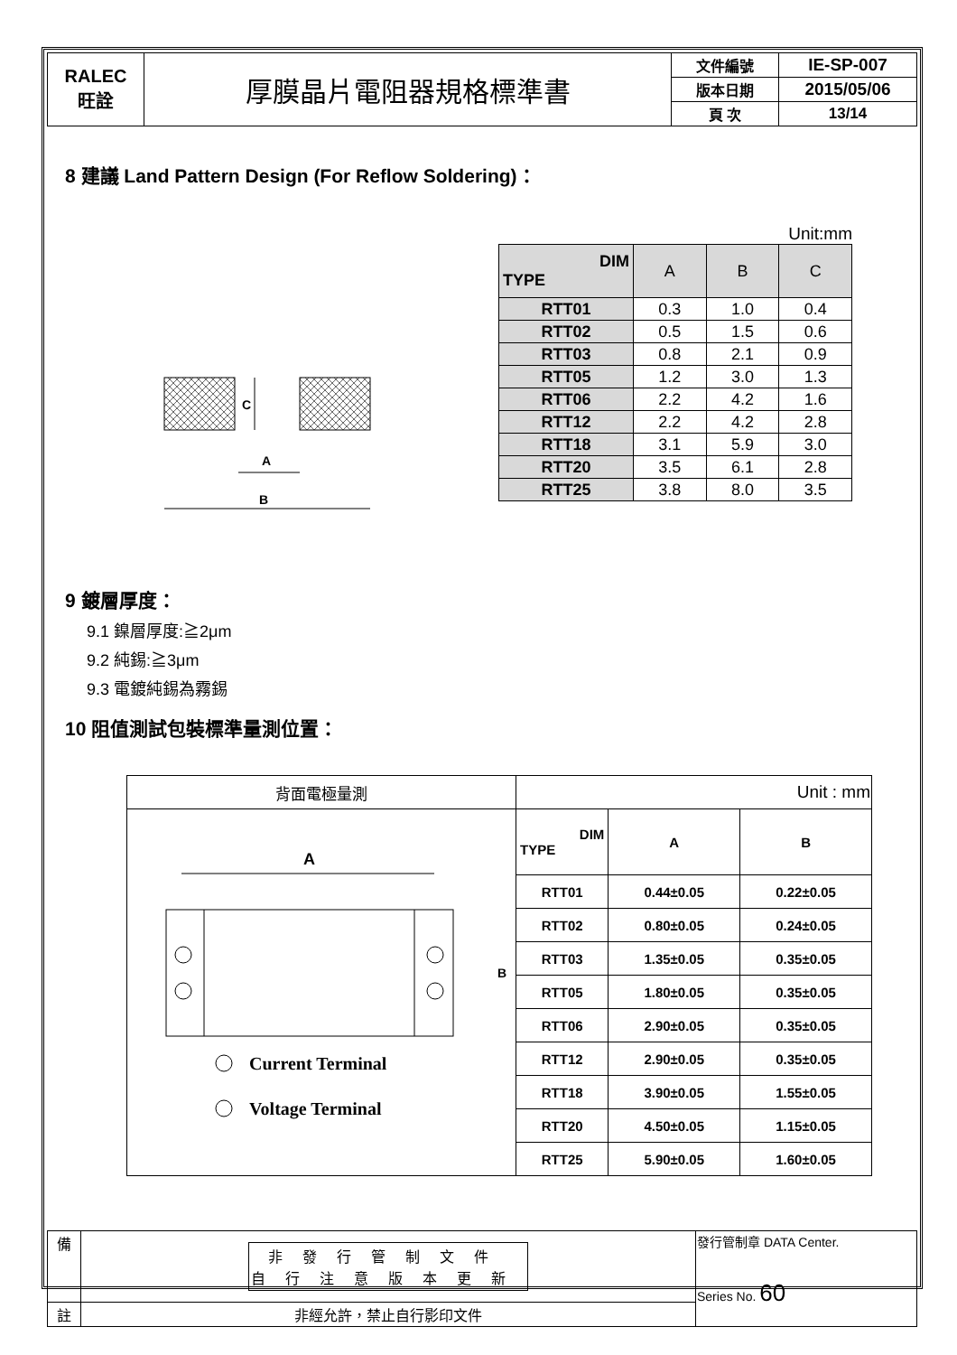| RALEC 旺詮 | 厚膜晶片電阻器規格標準書 | 文件編號 | IE-SP-007 |
| | | 版本日期 | 2015/05/06 |
| | | 頁 次 | 13/14 |
8 建議 Land Pattern Design (For Reflow Soldering)：
C
A
B
Unit:mm
| DIM TYPE | A | B | C |
| RTT01 | 0.3 | 1.0 | 0.4 |
| RTT02 | 0.5 | 1.5 | 0.6 |
| RTT03 | 0.8 | 2.1 | 0.9 |
| RTT05 | 1.2 | 3.0 | 1.3 |
| RTT06 | 2.2 | 4.2 | 1.6 |
| RTT12 | 2.2 | 4.2 | 2.8 |
| RTT18 | 3.1 | 5.9 | 3.0 |
| RTT20 | 3.5 | 6.1 | 2.8 |
| RTT25 | 3.8 | 8.0 | 3.5 |
9 鍍層厚度：
9.1 鎳層厚度:≧2μm
9.2 純錫:≧3μm
9.3 電鍍純錫為霧錫
10 阻值測試包裝標準量測位置：
| 背面電極量測 | Unit : mm | | |
| A B Current Terminal Voltage Terminal | DIM TYPE | A | B |
| | RTT01 | 0.44±0.05 | 0.22±0.05 |
| | RTT02 | 0.80±0.05 | 0.24±0.05 |
| | RTT03 | 1.35±0.05 | 0.35±0.05 |
| | RTT05 | 1.80±0.05 | 0.35±0.05 |
| | RTT06 | 2.90±0.05 | 0.35±0.05 |
| | RTT12 | 2.90±0.05 | 0.35±0.05 |
| | RTT18 | 3.90±0.05 | 1.55±0.05 |
| | RTT20 | 4.50±0.05 | 1.15±0.05 |
| | RTT25 | 5.90±0.05 | 1.60±0.05 |
| 備 | 非發行管制文件 自行注意版本更新 | 發行管制章 DATA Center. Series No. 60 |
| 註 | 非經允許，禁止自行影印文件 | |